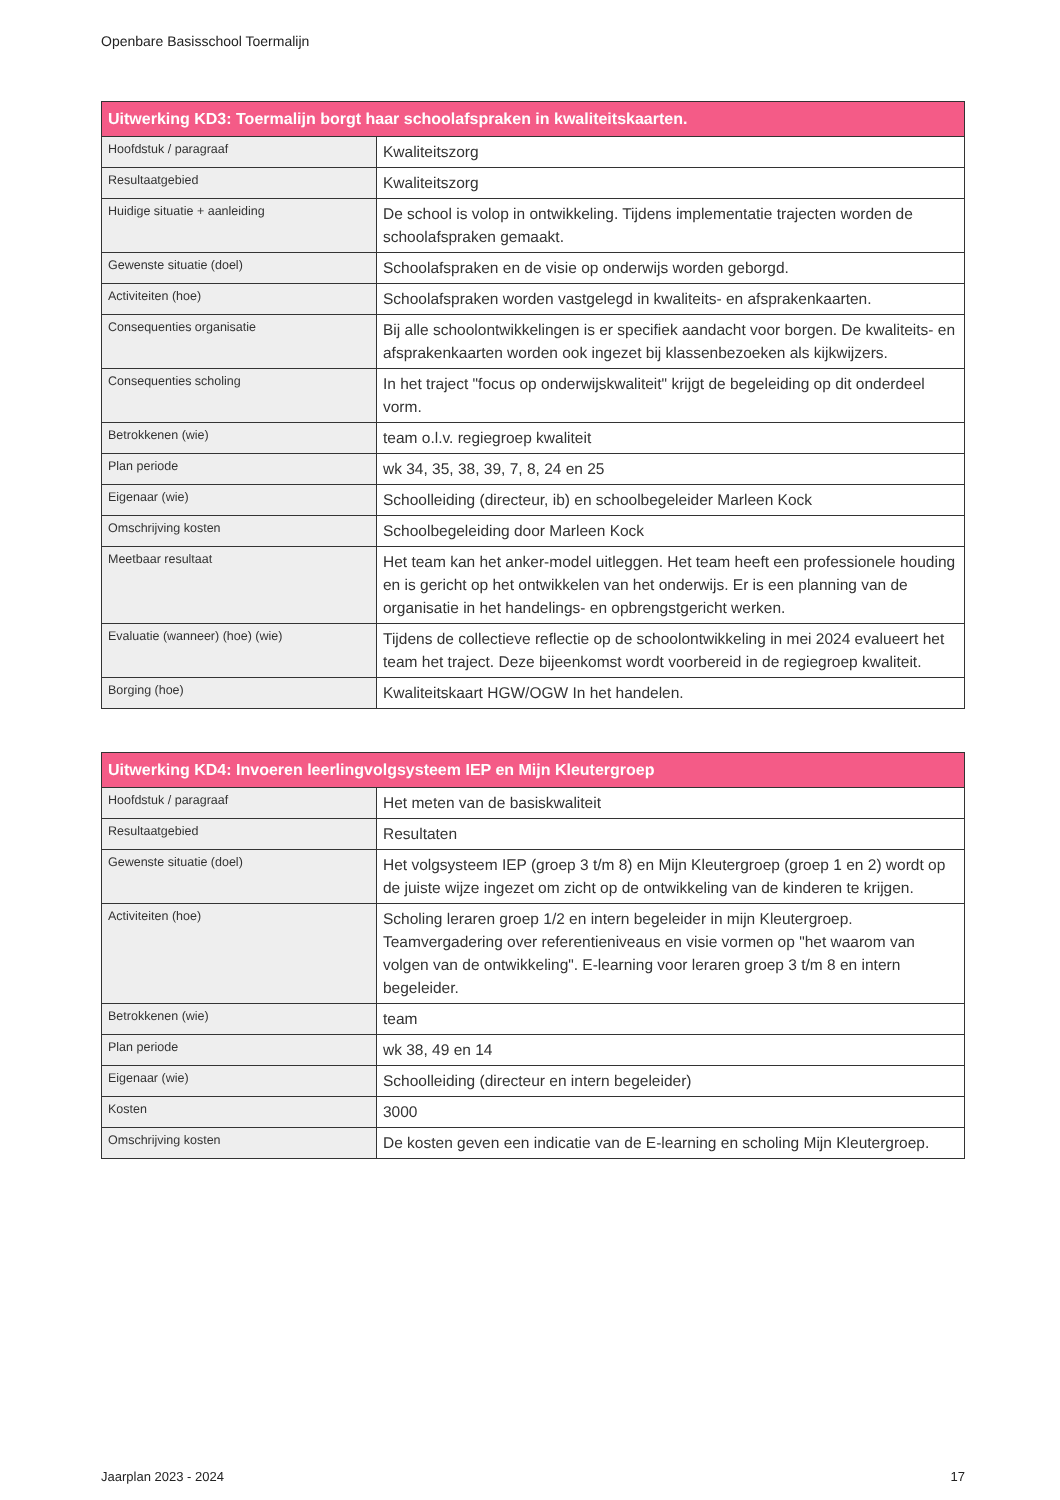Openbare Basisschool Toermalijn
| Uitwerking KD3: Toermalijn borgt haar schoolafspraken in kwaliteitskaarten. | |
| --- | --- |
| Hoofdstuk / paragraaf | Kwaliteitszorg |
| Resultaatgebied | Kwaliteitszorg |
| Huidige situatie + aanleiding | De school is volop in ontwikkeling. Tijdens implementatie trajecten worden de schoolafspraken gemaakt. |
| Gewenste situatie (doel) | Schoolafspraken en de visie op onderwijs worden geborgd. |
| Activiteiten (hoe) | Schoolafspraken worden vastgelegd in kwaliteits- en afsprakenkaarten. |
| Consequenties organisatie | Bij alle schoolontwikkelingen is er specifiek aandacht voor borgen. De kwaliteits- en afsprakenkaarten worden ook ingezet bij klassenbezoeken als kijkwijzers. |
| Consequenties scholing | In het traject "focus op onderwijskwaliteit" krijgt de begeleiding op dit onderdeel vorm. |
| Betrokkenen (wie) | team o.l.v. regiegroep kwaliteit |
| Plan periode | wk 34, 35, 38, 39, 7, 8, 24 en 25 |
| Eigenaar (wie) | Schoolleiding (directeur, ib) en schoolbegeleider Marleen Kock |
| Omschrijving kosten | Schoolbegeleiding door Marleen Kock |
| Meetbaar resultaat | Het team kan het anker-model uitleggen. Het team heeft een professionele houding en is gericht op het ontwikkelen van het onderwijs. Er is een planning van de organisatie in het handelings- en opbrengstgericht werken. |
| Evaluatie (wanneer) (hoe) (wie) | Tijdens de collectieve reflectie op de schoolontwikkeling in mei 2024 evalueert het team het traject. Deze bijeenkomst wordt voorbereid in de regiegroep kwaliteit. |
| Borging (hoe) | Kwaliteitskaart HGW/OGW In het handelen. |
| Uitwerking KD4: Invoeren leerlingvolgsysteem IEP en Mijn Kleutergroep | |
| --- | --- |
| Hoofdstuk / paragraaf | Het meten van de basiskwaliteit |
| Resultaatgebied | Resultaten |
| Gewenste situatie (doel) | Het volgsysteem IEP (groep 3 t/m 8) en Mijn Kleutergroep (groep 1 en 2) wordt op de juiste wijze ingezet om zicht op de ontwikkeling van de kinderen te krijgen. |
| Activiteiten (hoe) | Scholing leraren groep 1/2 en intern begeleider in mijn Kleutergroep. Teamvergadering over referentieniveaus en visie vormen op "het waarom van volgen van de ontwikkeling". E-learning voor leraren groep 3 t/m 8 en intern begeleider. |
| Betrokkenen (wie) | team |
| Plan periode | wk 38, 49 en 14 |
| Eigenaar (wie) | Schoolleiding (directeur en intern begeleider) |
| Kosten | 3000 |
| Omschrijving kosten | De kosten geven een indicatie van de E-learning en scholing Mijn Kleutergroep. |
Jaarplan 2023 - 2024 17